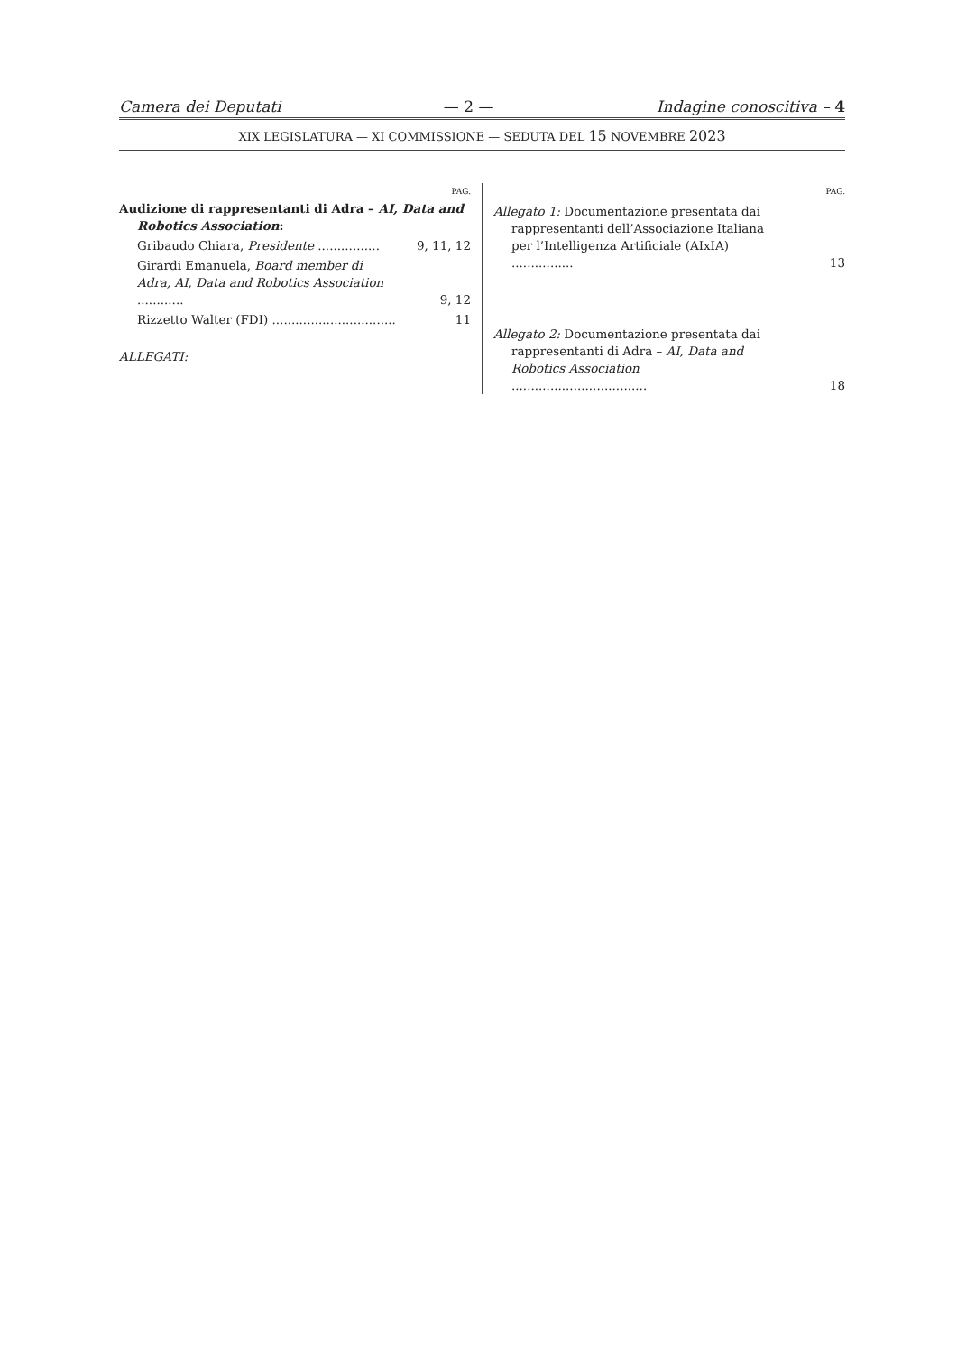Camera dei Deputati — 2 — Indagine conoscitiva – 4
XIX LEGISLATURA — XI COMMISSIONE — SEDUTA DEL 15 NOVEMBRE 2023
PAG.
Audizione di rappresentanti di Adra – AI, Data and Robotics Association:
Gribaudo Chiara, Presidente ................ 9, 11, 12
Girardi Emanuela, Board member di Adra, AI, Data and Robotics Association ............ 9, 12
Rizzetto Walter (FDI) ................................ 11
ALLEGATI:
PAG.
Allegato 1: Documentazione presentata dai rappresentanti dell’Associazione Italiana per l’Intelligenza Artificiale (AIxIA) ................ 13
Allegato 2: Documentazione presentata dai rappresentanti di Adra – AI, Data and Robotics Association ................................... 18